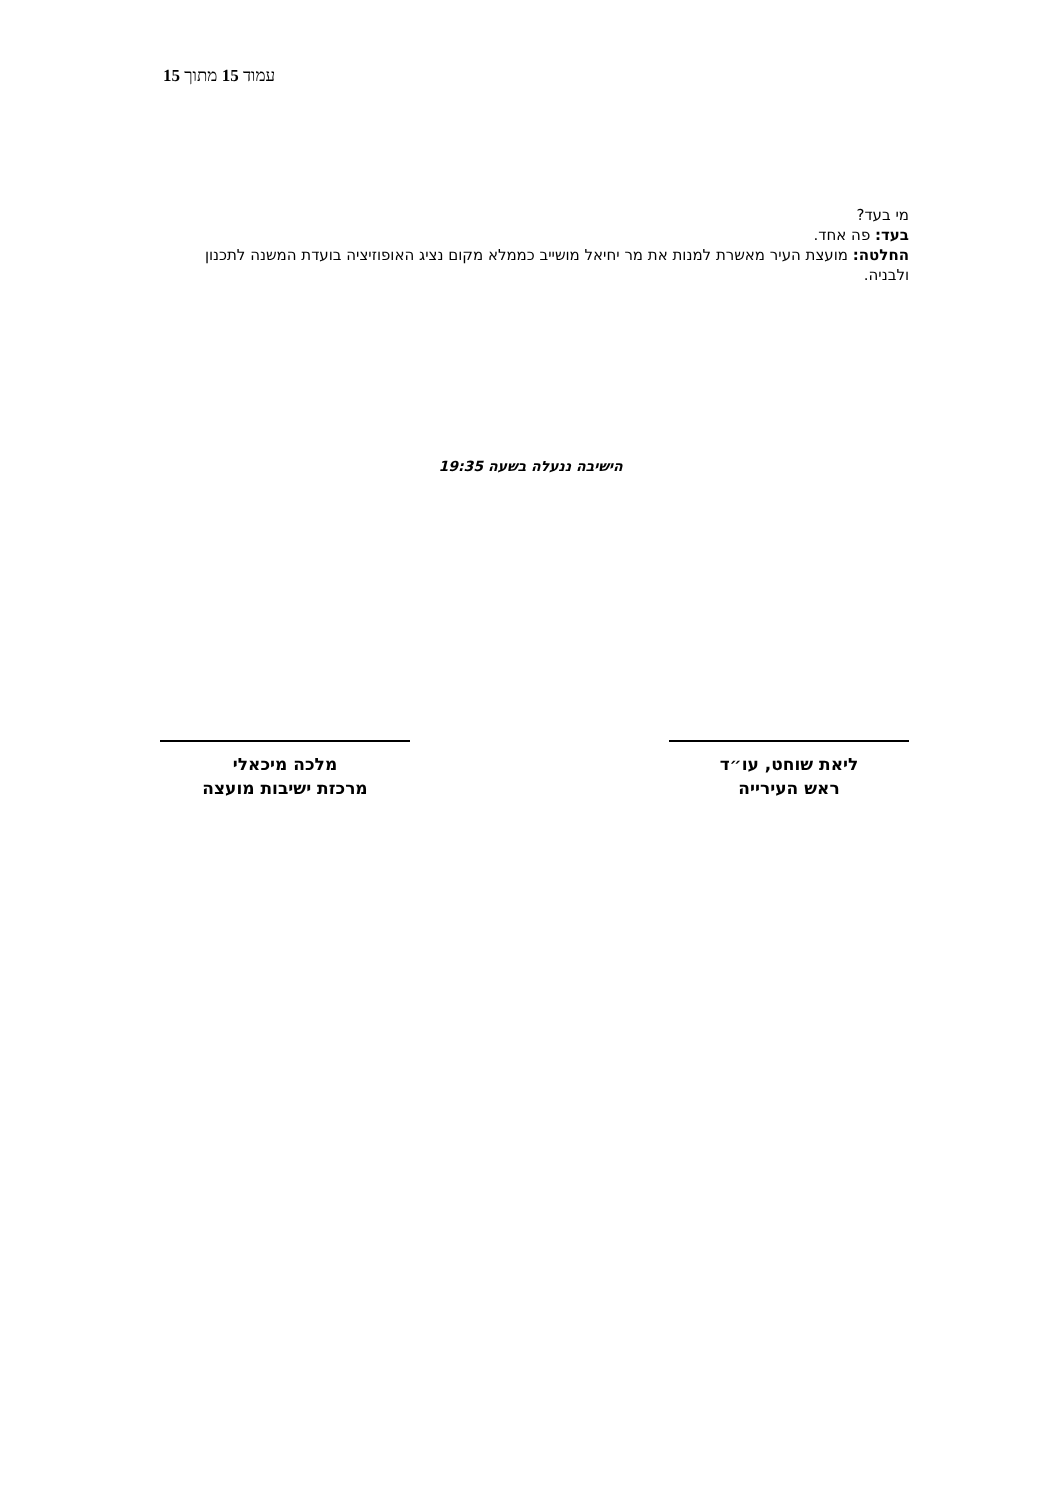עמוד 15 מתוך 15
מי בעד?
בעד: פה אחד.
החלטה: מועצת העיר מאשרת למנות את מר יחיאל מושייב כממלא מקום נציג האופוזיציה בועדת המשנה לתכנון ולבניה.
הישיבה ננעלה בשעה 19:35
מלכה מיכאלי
מרכזת ישיבות מועצה
ליאת שוחט, עו״ד
ראש העירייה